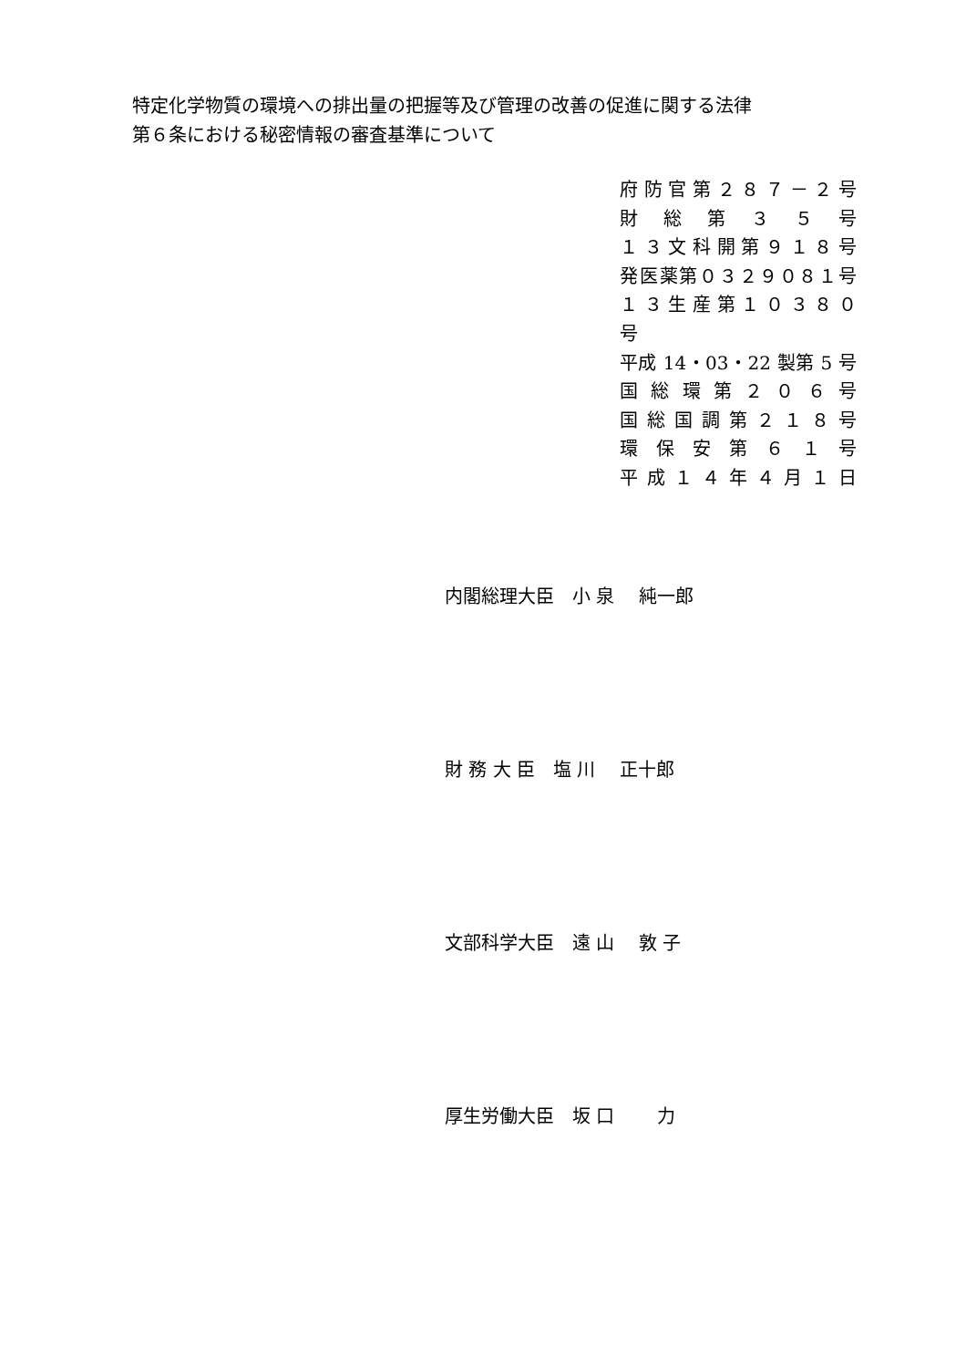特定化学物質の環境への排出量の把握等及び管理の改善の促進に関する法律
第６条における秘密情報の審査基準について
府 防 官 第 ２ ８ ７ － ２ 号
財 総 第 ３ ５ 号
１ ３ 文 科 開 第 ９ １ ８ 号
発医薬第０３２９０８１号
１ ３ 生 産 第 １ ０ ３ ８ ０ 号
平成 14・03・22 製第 5 号
国 総 環 第 ２ ０ ６ 号
国 総 国 調 第 ２ １ ８ 号
環 保 安 第 ６ １ 号
平 成 １ ４ 年 ４ 月 １ 日
内閣総理大臣　小 泉　 純一郎
財 務 大 臣　塩 川　 正十郎
文部科学大臣　遠 山　 敦 子
厚生労働大臣　坂 口　　 力